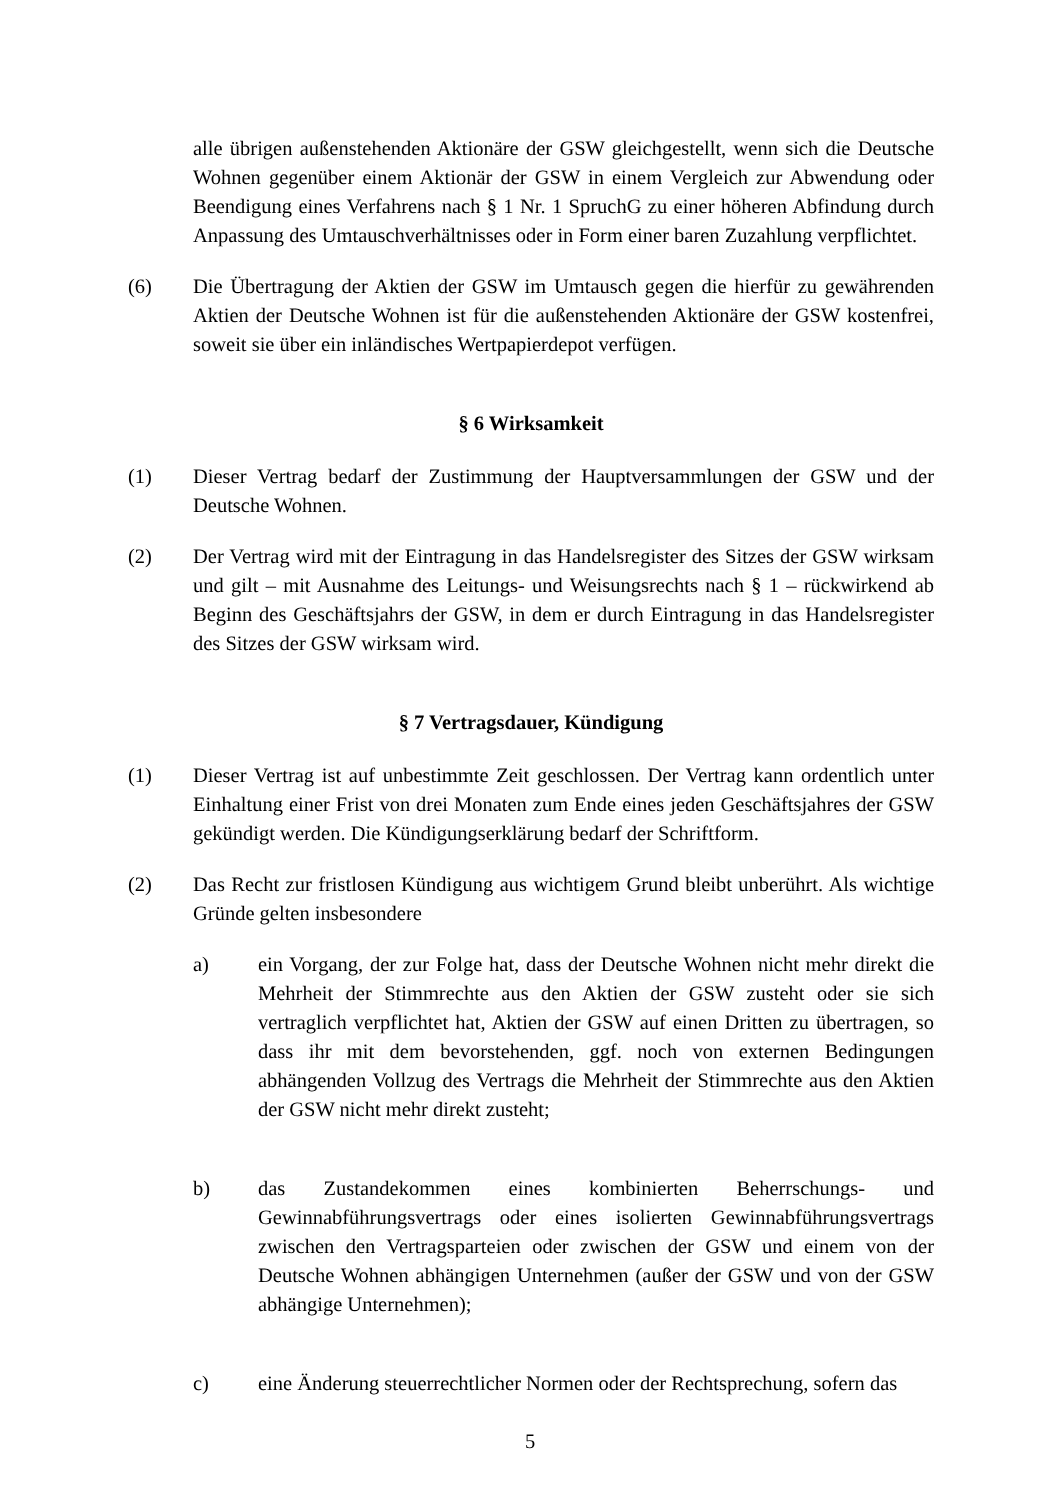alle übrigen außenstehenden Aktionäre der GSW gleichgestellt, wenn sich die Deutsche Wohnen gegenüber einem Aktionär der GSW in einem Vergleich zur Abwendung oder Beendigung eines Verfahrens nach § 1 Nr. 1 SpruchG zu einer höheren Abfindung durch Anpassung des Umtauschverhältnisses oder in Form einer baren Zuzahlung verpflichtet.
(6) Die Übertragung der Aktien der GSW im Umtausch gegen die hierfür zu gewährenden Aktien der Deutsche Wohnen ist für die außenstehenden Aktionäre der GSW kostenfrei, soweit sie über ein inländisches Wertpapierdepot verfügen.
§ 6 Wirksamkeit
(1) Dieser Vertrag bedarf der Zustimmung der Hauptversammlungen der GSW und der Deutsche Wohnen.
(2) Der Vertrag wird mit der Eintragung in das Handelsregister des Sitzes der GSW wirksam und gilt – mit Ausnahme des Leitungs- und Weisungsrechts nach § 1 – rückwirkend ab Beginn des Geschäftsjahrs der GSW, in dem er durch Eintragung in das Handelsregister des Sitzes der GSW wirksam wird.
§ 7 Vertragsdauer, Kündigung
(1) Dieser Vertrag ist auf unbestimmte Zeit geschlossen. Der Vertrag kann ordentlich unter Einhaltung einer Frist von drei Monaten zum Ende eines jeden Geschäftsjahres der GSW gekündigt werden. Die Kündigungserklärung bedarf der Schriftform.
(2) Das Recht zur fristlosen Kündigung aus wichtigem Grund bleibt unberührt. Als wichtige Gründe gelten insbesondere
a) ein Vorgang, der zur Folge hat, dass der Deutsche Wohnen nicht mehr direkt die Mehrheit der Stimmrechte aus den Aktien der GSW zusteht oder sie sich vertraglich verpflichtet hat, Aktien der GSW auf einen Dritten zu übertragen, so dass ihr mit dem bevorstehenden, ggf. noch von externen Bedingungen abhängenden Vollzug des Vertrags die Mehrheit der Stimmrechte aus den Aktien der GSW nicht mehr direkt zusteht;
b) das Zustandekommen eines kombinierten Beherrschungs- und Gewinnabführungsvertrags oder eines isolierten Gewinnabführungsvertrags zwischen den Vertragsparteien oder zwischen der GSW und einem von der Deutsche Wohnen abhängigen Unternehmen (außer der GSW und von der GSW abhängige Unternehmen);
c) eine Änderung steuerrechtlicher Normen oder der Rechtsprechung, sofern das
5